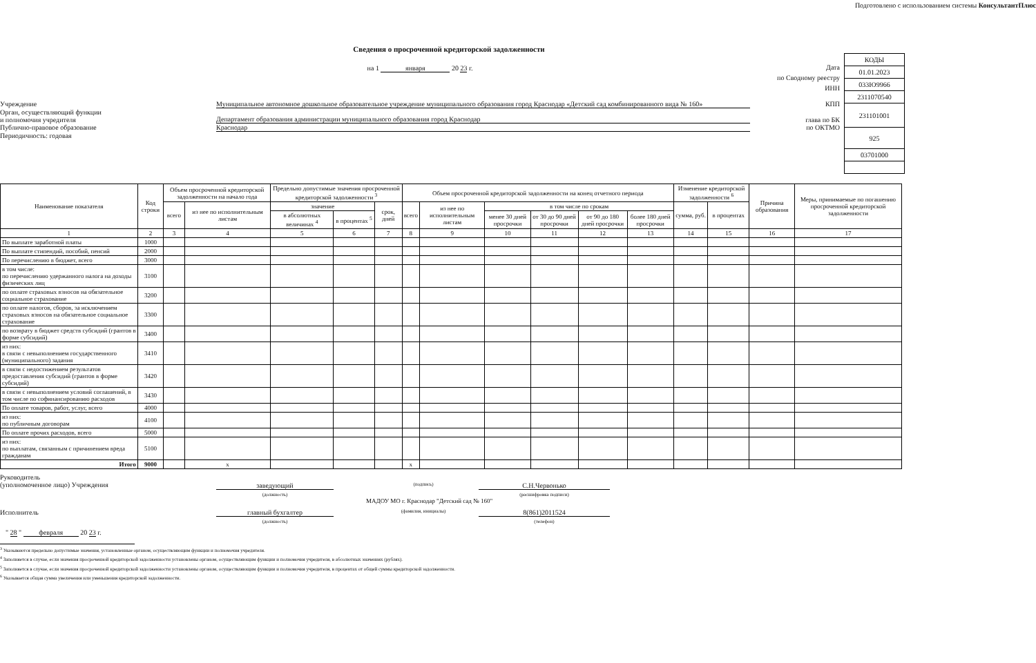Подготовлено с использованием системы КонсультантПлюс
Сведения о просроченной кредиторской задолженности
на 1 января 20 23 г.
Учреждение Муниципальное автономное дошкольное образовательное учреждение муниципального образования город Краснодар «Детский сад комбинированного вида № 160»
КПП
Орган, осуществляющий функции
и полномочия учредителя
Департамент образования администрации муниципального образования город Краснодар
глава по БК
Публично-правовое образование Краснодар по ОКТМО
Периодичность: годовая
Дата
по Сводному реестру
ИНН
| КОДЫ |
| 01.01.2023 |
| 033Ю9966 |
| 2311070540 |
| 231101001 |
| 925 |
| 03701000 |
| Наименование показателя | Код строки | Объем просроченной кредиторской задолженности на начало года | | Предельно допустимые значения просроченной кредиторской задолженности <sup>3</sup> | | | Объем просроченной кредиторской задолженности на конец отчетного периода | | | | | | Изменение кредиторской задолженности <sup>6</sup> | | Причина образования | Меры, принимаемые по погашению просроченной кредиторской задолженности |
| --- | --- | --- | --- | --- | --- | --- | --- | --- | --- | --- | --- | --- | --- | --- | --- | --- |
| | | всего | из нее по исполнительным листам | значение | | срок, дней | всего | из нее по исполнительным листам | в том числе по срокам | | | | сумма, руб. | в процентах | | |
| | | | | в абсолютных величинах <sup>4</sup> | в процентах <sup>5</sup> | | | | менее 30 дней просрочки | от 30 до 90 дней просрочки | от 90 до 180 дней просрочки | более 180 дней просрочки | | | | |
| 1 | 2 | 3 | 4 | 5 | 6 | 7 | 8 | 9 | 10 | 11 | 12 | 13 | 14 | 15 | 16 | 17 |
| По выплате заработной платы | 1000 | | | | | | | | | | | | | | | |
| По выплате стипендий, пособий, пенсий | 2000 | | | | | | | | | | | | | | | |
| По перечислению в бюджет, всего | 3000 | | | | | | | | | | | | | | | |
| в том числе: по перечислению удержанного налога на доходы физических лиц | 3100 | | | | | | | | | | | | | | | |
| по оплате страховых взносов на обязательное социальное страхование | 3200 | | | | | | | | | | | | | | | |
| по оплате налогов, сборов, за исключением страховых взносов на обязательное социальное страхование | 3300 | | | | | | | | | | | | | | | |
| по возврату в бюджет средств субсидий (грантов в форме субсидий) | 3400 | | | | | | | | | | | | | | | |
| из них: в связи с невыполнением государственного (муниципального) задания | 3410 | | | | | | | | | | | | | | | |
| в связи с недостижением результатов предоставления субсидий (грантов в форме субсидий) | 3420 | | | | | | | | | | | | | | | |
| в связи с невыполнением условий соглашений, в том числе по софинансированию расходов | 3430 | | | | | | | | | | | | | | | |
| По оплате товаров, работ, услуг, всего | 4000 | | | | | | | | | | | | | | | |
| из них: по публичным договорам | 4100 | | | | | | | | | | | | | | | |
| По оплате прочих расходов, всего | 5000 | | | | | | | | | | | | | | | |
| из них: по выплатам, связанным с причинением вреда гражданам | 5100 | | | | | | | | | | | | | | | |
| Итого | 9000 | | x | | | | x | | | | | | | | | |
Руководитель
(уполномоченное лицо) Учреждения
заведующий
(должность)
(подпись)
С.Н.Червонько
(расшифровка подписи)
МАДОУ МО г. Краснодар "Детский сад № 160"
Исполнитель главный бухгалтер
(должность)
(фамилия, инициалы)
8(861)2011524
(телефон)
" 28 " февраля 20 23 г.
<sup>3</sup> Указываются предельно допустимые значения, установленные органом, осуществляющим функции и полномочия учредителя.
<sup>4</sup> Заполняется в случае, если значения просроченной кредиторской задолженности установлены органом, осуществляющим функции и полномочия учредителя, в абсолютных значениях (рублях).
<sup>5</sup> Заполняется в случае, если значения просроченной кредиторской задолженности установлены органом, осуществляющим функции и полномочия учредителя, в процентах от общей суммы кредиторской задолженности.
<sup>6</sup> Указывается общая сумма увеличения или уменьшения кредиторской задолженности.